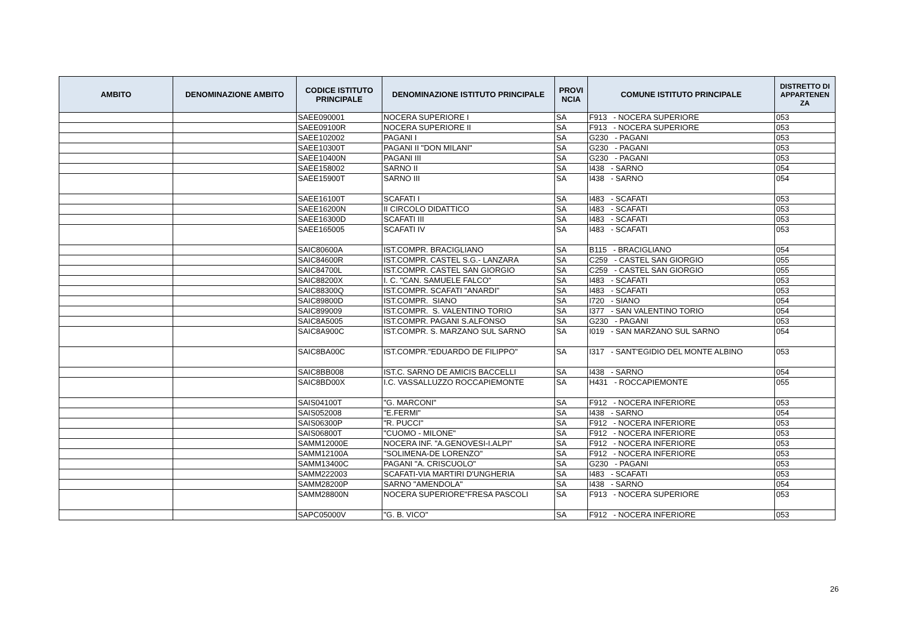| AMBITO | DENOMINAZIONE AMBITO | CODICE ISTITUTO PRINCIPALE | DENOMINAZIONE ISTITUTO PRINCIPALE | PROVI NCIA | COMUNE ISTITUTO PRINCIPALE | DISTRETTO DI APPARTENEN ZA |
| --- | --- | --- | --- | --- | --- | --- |
| | | SAEE090001 | NOCERA SUPERIORE I | SA | F913 - NOCERA SUPERIORE | 053 |
| | | SAEE09100R | NOCERA SUPERIORE II | SA | F913 - NOCERA SUPERIORE | 053 |
| | | SAEE102002 | PAGANI I | SA | G230 - PAGANI | 053 |
| | | SAEE10300T | PAGANI II "DON MILANI" | SA | G230 - PAGANI | 053 |
| | | SAEE10400N | PAGANI III | SA | G230 - PAGANI | 053 |
| | | SAEE158002 | SARNO II | SA | I438 - SARNO | 054 |
| | | SAEE15900T | SARNO III | SA | I438 - SARNO | 054 |
| | | SAEE16100T | SCAFATI I | SA | I483 - SCAFATI | 053 |
| | | SAEE16200N | II CIRCOLO DIDATTICO | SA | I483 - SCAFATI | 053 |
| | | SAEE16300D | SCAFATI III | SA | I483 - SCAFATI | 053 |
| | | SAEE165005 | SCAFATI IV | SA | I483 - SCAFATI | 053 |
| | | SAIC80600A | IST.COMPR. BRACIGLIANO | SA | B115 - BRACIGLIANO | 054 |
| | | SAIC84600R | IST.COMPR. CASTEL S.G.- LANZARA | SA | C259 - CASTEL SAN GIORGIO | 055 |
| | | SAIC84700L | IST.COMPR. CASTEL SAN GIORGIO | SA | C259 - CASTEL SAN GIORGIO | 055 |
| | | SAIC88200X | I. C. "CAN. SAMUELE FALCO" | SA | I483 - SCAFATI | 053 |
| | | SAIC88300Q | IST.COMPR. SCAFATI "ANARDI" | SA | I483 - SCAFATI | 053 |
| | | SAIC89800D | IST.COMPR. SIANO | SA | I720 - SIANO | 054 |
| | | SAIC899009 | IST.COMPR. S. VALENTINO TORIO | SA | I377 - SAN VALENTINO TORIO | 054 |
| | | SAIC8A5005 | IST.COMPR. PAGANI S.ALFONSO | SA | G230 - PAGANI | 053 |
| | | SAIC8A900C | IST.COMPR. S. MARZANO SUL SARNO | SA | I019 - SAN MARZANO SUL SARNO | 054 |
| | | SAIC8BA00C | IST.COMPR."EDUARDO DE FILIPPO" | SA | I317 - SANT'EGIDIO DEL MONTE ALBINO | 053 |
| | | SAIC8BB008 | IST.C. SARNO DE AMICIS BACCELLI | SA | I438 - SARNO | 054 |
| | | SAIC8BD00X | I.C. VASSALLUZZO ROCCAPIEMONTE | SA | H431 - ROCCAPIEMONTE | 055 |
| | | SAIS04100T | "G. MARCONI" | SA | F912 - NOCERA INFERIORE | 053 |
| | | SAIS052008 | "E.FERMI" | SA | I438 - SARNO | 054 |
| | | SAIS06300P | "R. PUCCI" | SA | F912 - NOCERA INFERIORE | 053 |
| | | SAIS06800T | "CUOMO - MILONE" | SA | F912 - NOCERA INFERIORE | 053 |
| | | SAMM12000E | NOCERA INF. "A.GENOVESI-I.ALPI" | SA | F912 - NOCERA INFERIORE | 053 |
| | | SAMM12100A | "SOLIMENA-DE LORENZO" | SA | F912 - NOCERA INFERIORE | 053 |
| | | SAMM13400C | PAGANI "A. CRISCUOLO" | SA | G230 - PAGANI | 053 |
| | | SAMM222003 | SCAFATI-VIA MARTIRI D'UNGHERIA | SA | I483 - SCAFATI | 053 |
| | | SAMM28200P | SARNO "AMENDOLA" | SA | I438 - SARNO | 054 |
| | | SAMM28800N | NOCERA SUPERIORE"FRESA PASCOLI | SA | F913 - NOCERA SUPERIORE | 053 |
| | | SAPC05000V | "G. B. VICO" | SA | F912 - NOCERA INFERIORE | 053 |
26